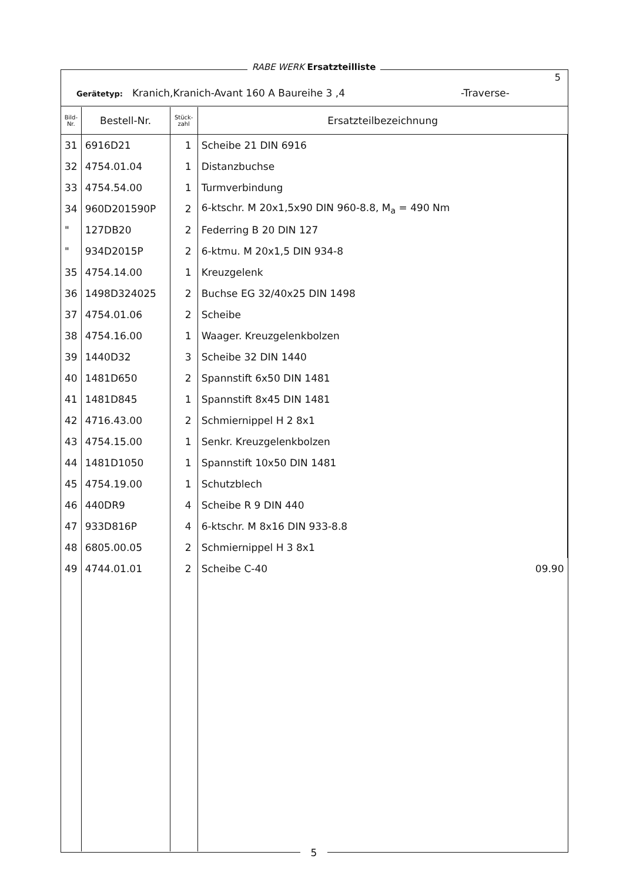RABE WERK Ersatzteilliste
5
Gerätetyp: Kranich,Kranich-Avant 160 A Baureihe 3 ,4
-Traverse-
| Bild- Nr. | Bestell-Nr. | Stück- zahl | Ersatzteilbezeichnung |
| --- | --- | --- | --- |
| 31 | 6916D21 | 1 | Scheibe 21 DIN 6916 |
| 32 | 4754.01.04 | 1 | Distanzbuchse |
| 33 | 4754.54.00 | 1 | Turmverbindung |
| 34 | 960D201590P | 2 | 6-ktschr. M 20x1,5x90 DIN 960-8.8, M<sub>a</sub> = 490 Nm |
| " | 127DB20 | 2 | Federring B 20 DIN 127 |
| " | 934D2015P | 2 | 6-ktmu. M 20x1,5 DIN 934-8 |
| 35 | 4754.14.00 | 1 | Kreuzgelenk |
| 36 | 1498D324025 | 2 | Buchse EG 32/40x25 DIN 1498 |
| 37 | 4754.01.06 | 2 | Scheibe |
| 38 | 4754.16.00 | 1 | Waager. Kreuzgelenkbolzen |
| 39 | 1440D32 | 3 | Scheibe 32 DIN 1440 |
| 40 | 1481D650 | 2 | Spannstift 6x50 DIN 1481 |
| 41 | 1481D845 | 1 | Spannstift 8x45 DIN 1481 |
| 42 | 4716.43.00 | 2 | Schmiernippel H 2 8x1 |
| 43 | 4754.15.00 | 1 | Senkr. Kreuzgelenkbolzen |
| 44 | 1481D1050 | 1 | Spannstift 10x50 DIN 1481 |
| 45 | 4754.19.00 | 1 | Schutzblech |
| 46 | 440DR9 | 4 | Scheibe R 9 DIN 440 |
| 47 | 933D816P | 4 | 6-ktschr. M 8x16 DIN 933-8.8 |
| 48 | 6805.00.05 | 2 | Schmiernippel H 3 8x1 |
| 49 | 4744.01.01 | 2 | Scheibe C-40 09.90 |
5